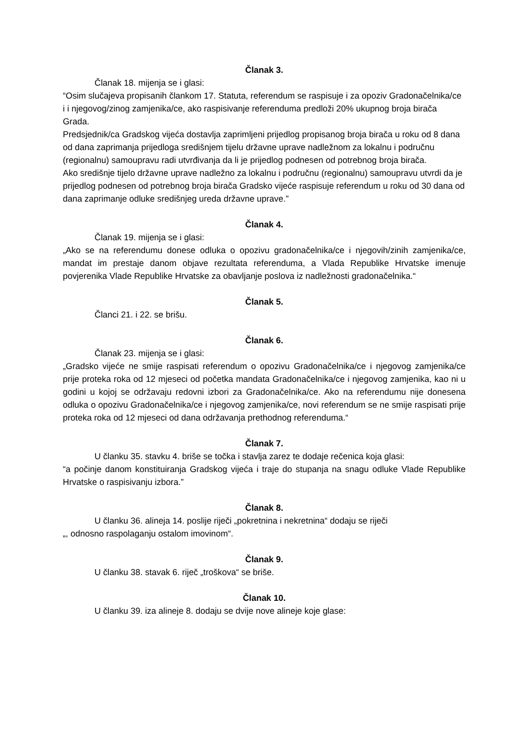Članak 3.
Članak 18. mijenja se i glasi:
“Osim slučajeva propisanih člankom 17. Statuta, referendum se raspisuje i za opoziv Gradonačelnika/ce i i njegovog/zinog zamjenika/ce, ako raspisivanje referenduma predloži 20% ukupnog broja birača Grada.
Predsjednik/ca Gradskog vijeća dostavlja zaprimljeni prijedlog propisanog broja birača u roku od 8 dana od dana zaprimanja prijedloga središnjem tijelu državne uprave nadležnom za lokalnu i područnu (regionalnu) samoupravu radi utvrđivanja da li je prijedlog podnesen od potrebnog broja birača.
Ako središnje tijelo državne uprave nadležno za lokalnu i područnu (regionalnu) samoupravu utvrdi da je prijedlog podnesen od potrebnog broja birača Gradsko vijeće raspisuje referendum u roku od 30 dana od dana zaprimanje odluke središnjeg ureda državne uprave.”
Članak 4.
Članak 19. mijenja se i glasi:
„Ako se na referendumu donese odluka o opozivu gradonačelnika/ce i njegovih/zinih zamjenika/ce, mandat im prestaje danom objave rezultata referenduma, a Vlada Republike Hrvatske imenuje povjerenika Vlade Republike Hrvatske za obavljanje poslova iz nadležnosti gradonačelnika.“
Članak 5.
Članci 21. i 22. se brišu.
Članak 6.
Članak 23. mijenja se i glasi:
„Gradsko vijeće ne smije raspisati referendum o opozivu Gradonačelnika/ce i njegovog zamjenika/ce prije proteka roka od 12 mjeseci od početka mandata Gradonačelnika/ce i njegovog zamjenika, kao ni u godini u kojoj se održavaju redovni izbori za Gradonačelnika/ce. Ako na referendumu nije donesena odluka o opozivu Gradonačelnika/ce i njegovog zamjenika/ce, novi referendum se ne smije raspisati prije proteka roka od 12 mjeseci od dana održavanja prethodnog referenduma.“
Članak 7.
U članku 35. stavku 4. briše se točka i stavlja zarez te dodaje rečenica koja glasi:
“a počinje danom konstituiranja Gradskog vijeća i traje do stupanja na snagu odluke Vlade Republike Hrvatske o raspisivanju izbora.”
Članak 8.
U članku 36. alineja 14. poslije riječi „pokretnina i nekretnina“ dodaju se riječi
„, odnosno raspolaganju ostalom imovinom“.
Članak 9.
U članku 38. stavak 6. riječ „troškova“ se briše.
Članak 10.
U članku 39. iza alineje 8. dodaju se dvije nove alineje koje glase: